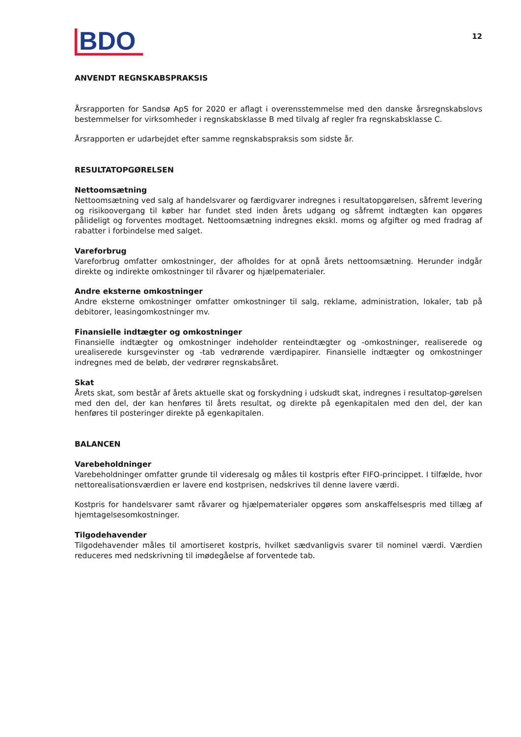BDO
12
ANVENDT REGNSKABSPRAKSIS
Årsrapporten for Sandsø ApS for 2020 er aflagt i overensstemmelse med den danske årsregnskabslovs bestemmelser for virksomheder i regnskabsklasse B med tilvalg af regler fra regnskabsklasse C.
Årsrapporten er udarbejdet efter samme regnskabspraksis som sidste år.
RESULTATOPGØRELSEN
Nettoomsætning
Nettoomsætning ved salg af handelsvarer og færdigvarer indregnes i resultatopgørelsen, såfremt levering og risikoovergang til køber har fundet sted inden årets udgang og såfremt indtægten kan opgøres pålideligt og forventes modtaget. Nettoomsætning indregnes ekskl. moms og afgifter og med fradrag af rabatter i forbindelse med salget.
Vareforbrug
Vareforbrug omfatter omkostninger, der afholdes for at opnå årets nettoomsætning. Herunder indgår direkte og indirekte omkostninger til råvarer og hjælpematerialer.
Andre eksterne omkostninger
Andre eksterne omkostninger omfatter omkostninger til salg, reklame, administration, lokaler, tab på debitorer, leasingomkostninger mv.
Finansielle indtægter og omkostninger
Finansielle indtægter og omkostninger indeholder renteindtægter og -omkostninger, realiserede og urealiserede kursgevinster og -tab vedrørende værdipapirer. Finansielle indtægter og omkostninger indregnes med de beløb, der vedrører regnskabsåret.
Skat
Årets skat, som består af årets aktuelle skat og forskydning i udskudt skat, indregnes i resultatop-gørelsen med den del, der kan henføres til årets resultat, og direkte på egenkapitalen med den del, der kan henføres til posteringer direkte på egenkapitalen.
BALANCEN
Varebeholdninger
Varebeholdninger omfatter grunde til videresalg og måles til kostpris efter FIFO-princippet. I tilfælde, hvor nettorealisationsværdien er lavere end kostprisen, nedskrives til denne lavere værdi.
Kostpris for handelsvarer samt råvarer og hjælpematerialer opgøres som anskaffelsespris med tillæg af hjemtagelsesomkostninger.
Tilgodehavender
Tilgodehavender måles til amortiseret kostpris, hvilket sædvanligvis svarer til nominel værdi. Værdien reduceres med nedskrivning til imødegåelse af forventede tab.